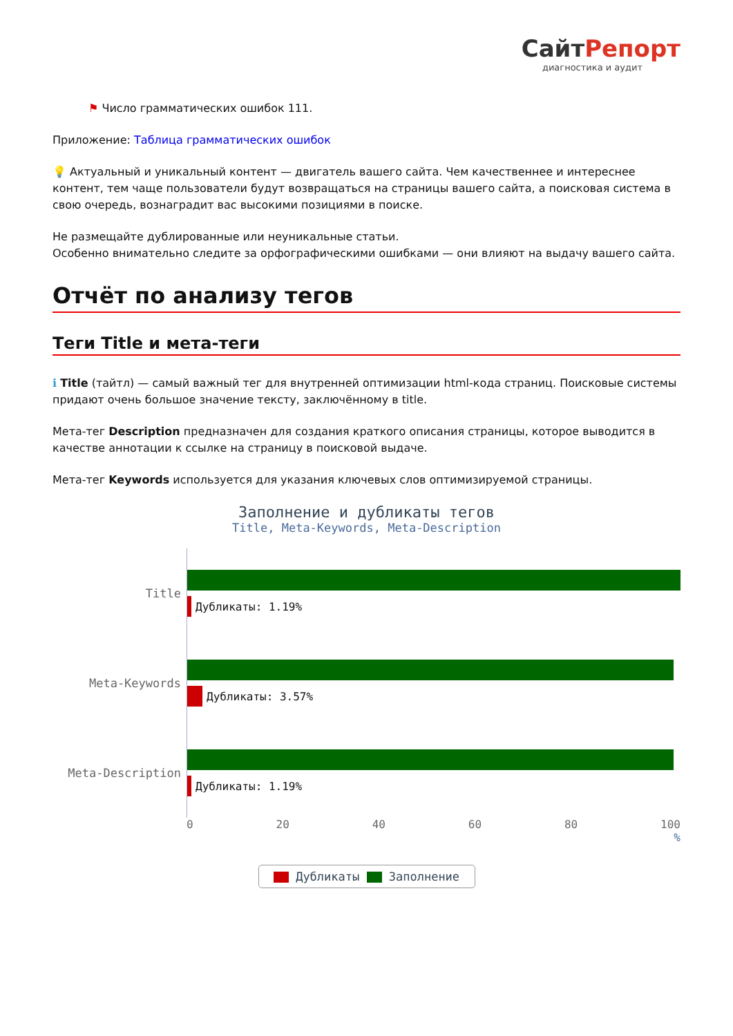СайтРепорт
диагностика и аудит
⚑ Число грамматических ошибок 111.
Приложение: Таблица грамматических ошибок
💡 Актуальный и уникальный контент — двигатель вашего сайта. Чем качественнее и интереснее контент, тем чаще пользователи будут возвращаться на страницы вашего сайта, а поисковая система в свою очередь, вознаградит вас высокими позициями в поиске.
Не размещайте дублированные или неуникальные статьи.
Особенно внимательно следите за орфографическими ошибками — они влияют на выдачу вашего сайта.
Отчёт по анализу тегов
Теги Title и мета-теги
ℹ Title (тайтл) — самый важный тег для внутренней оптимизации html-кода страниц. Поисковые системы придают очень большое значение тексту, заключённому в title.
Мета-тег Description предназначен для создания краткого описания страницы, которое выводится в качестве аннотации к ссылке на страницу в поисковой выдаче.
Мета-тег Keywords используется для указания ключевых слов оптимизируемой страницы.
Заполнение и дубликаты тегов
Title, Meta-Keywords, Meta-Description
Title
Дубликаты: 1.19%
Meta-Keywords
Дубликаты: 3.57%
Meta-Description
Дубликаты: 1.19%
0 20 40 60 80 100
%
Дубликаты Заполнение